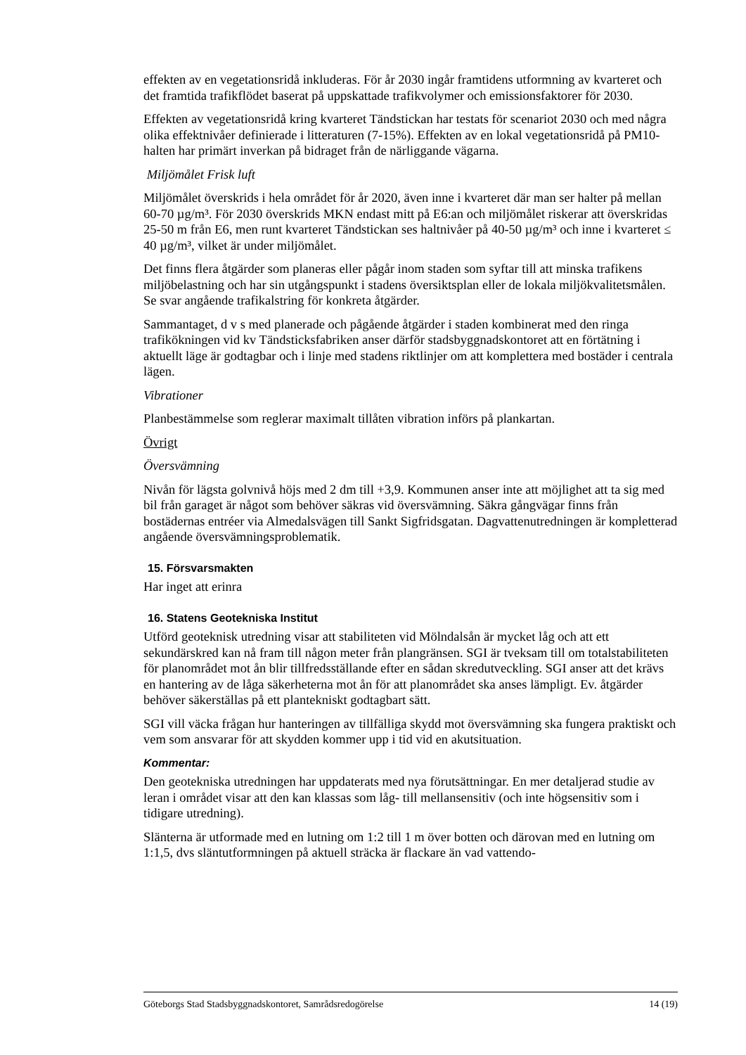effekten av en vegetationsridå inkluderas. För år 2030 ingår framtidens utformning av kvarteret och det framtida trafikflödet baserat på uppskattade trafikvolymer och emis­sionsfaktorer för 2030.
Effekten av vegetationsridå kring kvarteret Tändstickan har testats för scenariot 2030 och med några olika effektnivåer definierade i litteraturen (7-15%). Effekten av en lokal vegetationsridå på PM10-halten har primärt inverkan på bidraget från de närliggande vägarna.
Miljömålet Frisk luft
Miljömålet överskrids i hela området för år 2020, även inne i kvarteret där man ser hal­ter på mellan 60-70 µg/m³. För 2030 överskrids MKN endast mitt på E6:an och miljö­målet riskerar att överskridas 25-50 m från E6, men runt kvarteret Tändstickan ses halt­nivåer på 40-50 µg/m³ och inne i kvarteret ≤ 40 µg/m³, vilket är under miljömålet.
Det finns flera åtgärder som planeras eller pågår inom staden som syftar till att minska trafikens miljöbelastning och har sin utgångspunkt i stadens översiktsplan eller de loka­la miljökvalitetsmålen. Se svar angående trafikalstring för konkreta åtgärder.
Sammantaget, d v s med planerade och pågående åtgärder i staden kombinerat med den ringa trafikökningen vid kv Tändsticksfabriken anser därför stadsbyggnadskontoret att en förtätning i aktuellt läge är godtagbar och i linje med stadens riktlinjer om att komplettera med bostäder i centrala lägen.
Vibrationer
Planbestämmelse som reglerar maximalt tillåten vibration införs på plankartan.
Övrigt
Översvämning
Nivån för lägsta golvnivå höjs med 2 dm till +3,9. Kommunen anser inte att möjlighet att ta sig med bil från garaget är något som behöver säkras vid översvämning. Säkra gångvägar finns från bostädernas entréer via Almedalsvägen till Sankt Sigfridsgatan. Dagvattenutredningen är kompletterad angående översvämningsproblematik.
15. Försvarsmakten
Har inget att erinra
16. Statens Geotekniska Institut
Utförd geoteknisk utredning visar att stabiliteten vid Mölndalsån är mycket låg och att ett sekundärskred kan nå fram till någon meter från plangränsen. SGI är tveksam till om totalstabiliteten för planområdet mot ån blir tillfredsställande efter en sådan skredut­veckling. SGI anser att det krävs en hantering av de låga säkerheterna mot ån för att planområdet ska anses lämpligt. Ev. åtgärder behöver säkerställas på ett plantekniskt godtagbart sätt.
SGI vill väcka frågan hur hanteringen av tillfälliga skydd mot översvämning ska funge­ra praktiskt och vem som ansvarar för att skydden kommer upp i tid vid en akutsitua­tion.
Kommentar:
Den geotekniska utredningen har uppdaterats med nya förutsättningar. En mer detalje­rad studie av leran i området visar att den kan klassas som låg- till mellansensitiv (och inte högsensitiv som i tidigare utredning).
Slänterna är utformade med en lutning om 1:2 till 1 m över botten och därovan med en lutning om 1:1,5, dvs släntutformningen på aktuell sträcka är flackare än vad vattendo-
Göteborgs Stad Stadsbyggnadskontoret, Samrådsredogörelse 14 (19)